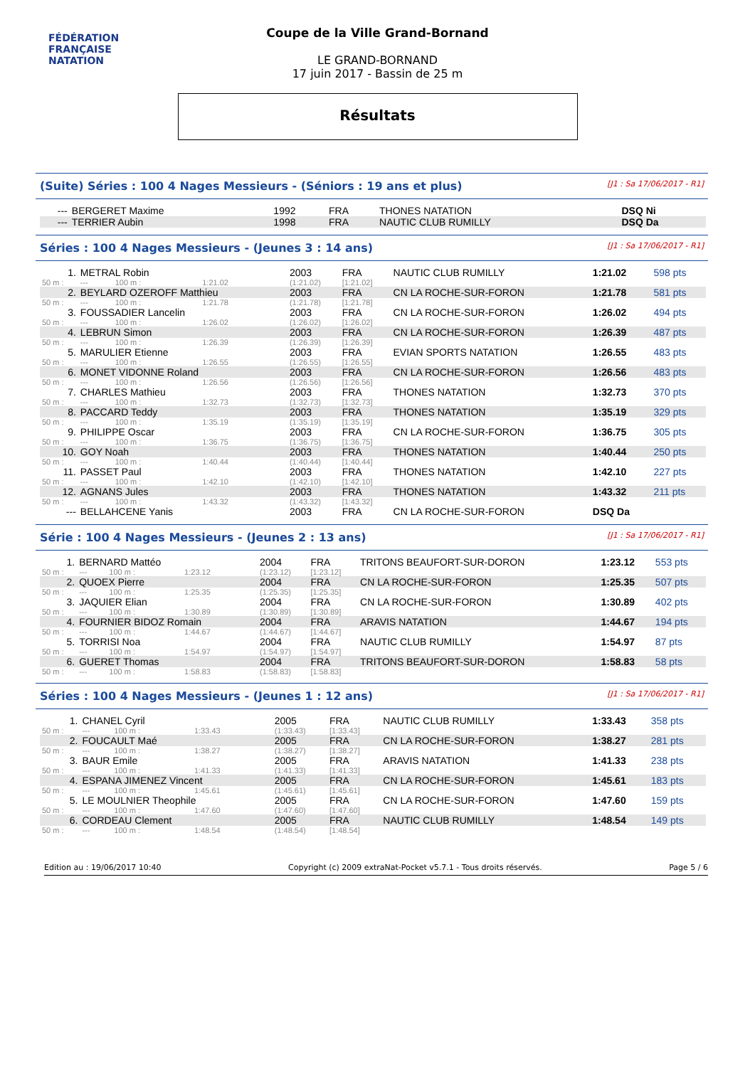FÉDÉRATION FRANÇAISE
NATATION
Coupe de la Ville Grand-Bornand
LE GRAND-BORNAND
17 juin 2017 - Bassin de 25 m
Résultats
(Suite) Séries : 100 4 Nages Messieurs - (Séniors : 19 ans et plus) [J1 : Sa 17/06/2017 - R1]
| --- | BERGERET Maxime | 1992 | FRA | THONES NATATION | DSQ Ni |
| --- | TERRIER Aubin | 1998 | FRA | NAUTIC CLUB RUMILLY | DSQ Da |
Séries : 100 4 Nages Messieurs - (Jeunes 3 : 14 ans) [J1 : Sa 17/06/2017 - R1]
| 1. | METRAL Robin | | | 2003 | FRA | NAUTIC CLUB RUMILLY | 1:21.02 | 598 pts |
| 50 m : | --- | 100 m : | 1:21.02 | (1:21.02) | [1:21.02] | | | |
| 2. | BEYLARD OZEROFF Matthieu | | | 2003 | FRA | CN LA ROCHE-SUR-FORON | 1:21.78 | 581 pts |
| 50 m : | --- | 100 m : | 1:21.78 | (1:21.78) | [1:21.78] | | | |
| 3. | FOUSSADIER Lancelin | | | 2003 | FRA | CN LA ROCHE-SUR-FORON | 1:26.02 | 494 pts |
| 50 m : | --- | 100 m : | 1:26.02 | (1:26.02) | [1:26.02] | | | |
| 4. | LEBRUN Simon | | | 2003 | FRA | CN LA ROCHE-SUR-FORON | 1:26.39 | 487 pts |
| 50 m : | --- | 100 m : | 1:26.39 | (1:26.39) | [1:26.39] | | | |
| 5. | MARULIER Etienne | | | 2003 | FRA | EVIAN SPORTS NATATION | 1:26.55 | 483 pts |
| 50 m : | --- | 100 m : | 1:26.55 | (1:26.55) | [1:26.55] | | | |
| 6. | MONET VIDONNE Roland | | | 2003 | FRA | CN LA ROCHE-SUR-FORON | 1:26.56 | 483 pts |
| 50 m : | --- | 100 m : | 1:26.56 | (1:26.56) | [1:26.56] | | | |
| 7. | CHARLES Mathieu | | | 2003 | FRA | THONES NATATION | 1:32.73 | 370 pts |
| 50 m : | --- | 100 m : | 1:32.73 | (1:32.73) | [1:32.73] | | | |
| 8. | PACCARD Teddy | | | 2003 | FRA | THONES NATATION | 1:35.19 | 329 pts |
| 50 m : | --- | 100 m : | 1:35.19 | (1:35.19) | [1:35.19] | | | |
| 9. | PHILIPPE Oscar | | | 2003 | FRA | CN LA ROCHE-SUR-FORON | 1:36.75 | 305 pts |
| 50 m : | --- | 100 m : | 1:36.75 | (1:36.75) | [1:36.75] | | | |
| 10. | GOY Noah | | | 2003 | FRA | THONES NATATION | 1:40.44 | 250 pts |
| 50 m : | --- | 100 m : | 1:40.44 | (1:40.44) | [1:40.44] | | | |
| 11. | PASSET Paul | | | 2003 | FRA | THONES NATATION | 1:42.10 | 227 pts |
| 50 m : | --- | 100 m : | 1:42.10 | (1:42.10) | [1:42.10] | | | |
| 12. | AGNANS Jules | | | 2003 | FRA | THONES NATATION | 1:43.32 | 211 pts |
| 50 m : | --- | 100 m : | 1:43.32 | (1:43.32) | [1:43.32] | | | |
| --- | BELLAHCENE Yanis | | | 2003 | FRA | CN LA ROCHE-SUR-FORON | DSQ Da | |
Série : 100 4 Nages Messieurs - (Jeunes 2 : 13 ans) [J1 : Sa 17/06/2017 - R1]
| 1. | BERNARD Mattéo | | | 2004 | FRA | TRITONS BEAUFORT-SUR-DORON | 1:23.12 | 553 pts |
| 50 m : | --- | 100 m : | 1:23.12 | (1:23.12) | [1:23.12] | | | |
| 2. | QUOEX Pierre | | | 2004 | FRA | CN LA ROCHE-SUR-FORON | 1:25.35 | 507 pts |
| 50 m : | --- | 100 m : | 1:25.35 | (1:25.35) | [1:25.35] | | | |
| 3. | JAQUIER Elian | | | 2004 | FRA | CN LA ROCHE-SUR-FORON | 1:30.89 | 402 pts |
| 50 m : | --- | 100 m : | 1:30.89 | (1:30.89) | [1:30.89] | | | |
| 4. | FOURNIER BIDOZ Romain | | | 2004 | FRA | ARAVIS NATATION | 1:44.67 | 194 pts |
| 50 m : | --- | 100 m : | 1:44.67 | (1:44.67) | [1:44.67] | | | |
| 5. | TORRISI Noa | | | 2004 | FRA | NAUTIC CLUB RUMILLY | 1:54.97 | 87 pts |
| 50 m : | --- | 100 m : | 1:54.97 | (1:54.97) | [1:54.97] | | | |
| 6. | GUERET Thomas | | | 2004 | FRA | TRITONS BEAUFORT-SUR-DORON | 1:58.83 | 58 pts |
| 50 m : | --- | 100 m : | 1:58.83 | (1:58.83) | [1:58.83] | | | |
Séries : 100 4 Nages Messieurs - (Jeunes 1 : 12 ans) [J1 : Sa 17/06/2017 - R1]
| 1. | CHANEL Cyril | | | 2005 | FRA | NAUTIC CLUB RUMILLY | 1:33.43 | 358 pts |
| 50 m : | --- | 100 m : | 1:33.43 | (1:33.43) | [1:33.43] | | | |
| 2. | FOUCAULT Maé | | | 2005 | FRA | CN LA ROCHE-SUR-FORON | 1:38.27 | 281 pts |
| 50 m : | --- | 100 m : | 1:38.27 | (1:38.27) | [1:38.27] | | | |
| 3. | BAUR Emile | | | 2005 | FRA | ARAVIS NATATION | 1:41.33 | 238 pts |
| 50 m : | --- | 100 m : | 1:41.33 | (1:41.33) | [1:41.33] | | | |
| 4. | ESPANA JIMENEZ Vincent | | | 2005 | FRA | CN LA ROCHE-SUR-FORON | 1:45.61 | 183 pts |
| 50 m : | --- | 100 m : | 1:45.61 | (1:45.61) | [1:45.61] | | | |
| 5. | LE MOULNIER Theophile | | | 2005 | FRA | CN LA ROCHE-SUR-FORON | 1:47.60 | 159 pts |
| 50 m : | --- | 100 m : | 1:47.60 | (1:47.60) | [1:47.60] | | | |
| 6. | CORDEAU Clement | | | 2005 | FRA | NAUTIC CLUB RUMILLY | 1:48.54 | 149 pts |
| 50 m : | --- | 100 m : | 1:48.54 | (1:48.54) | [1:48.54] | | | |
Edition au : 19/06/2017 10:40 Copyright (c) 2009 extraNat-Pocket v5.7.1 - Tous droits réservés. Page 5 / 6